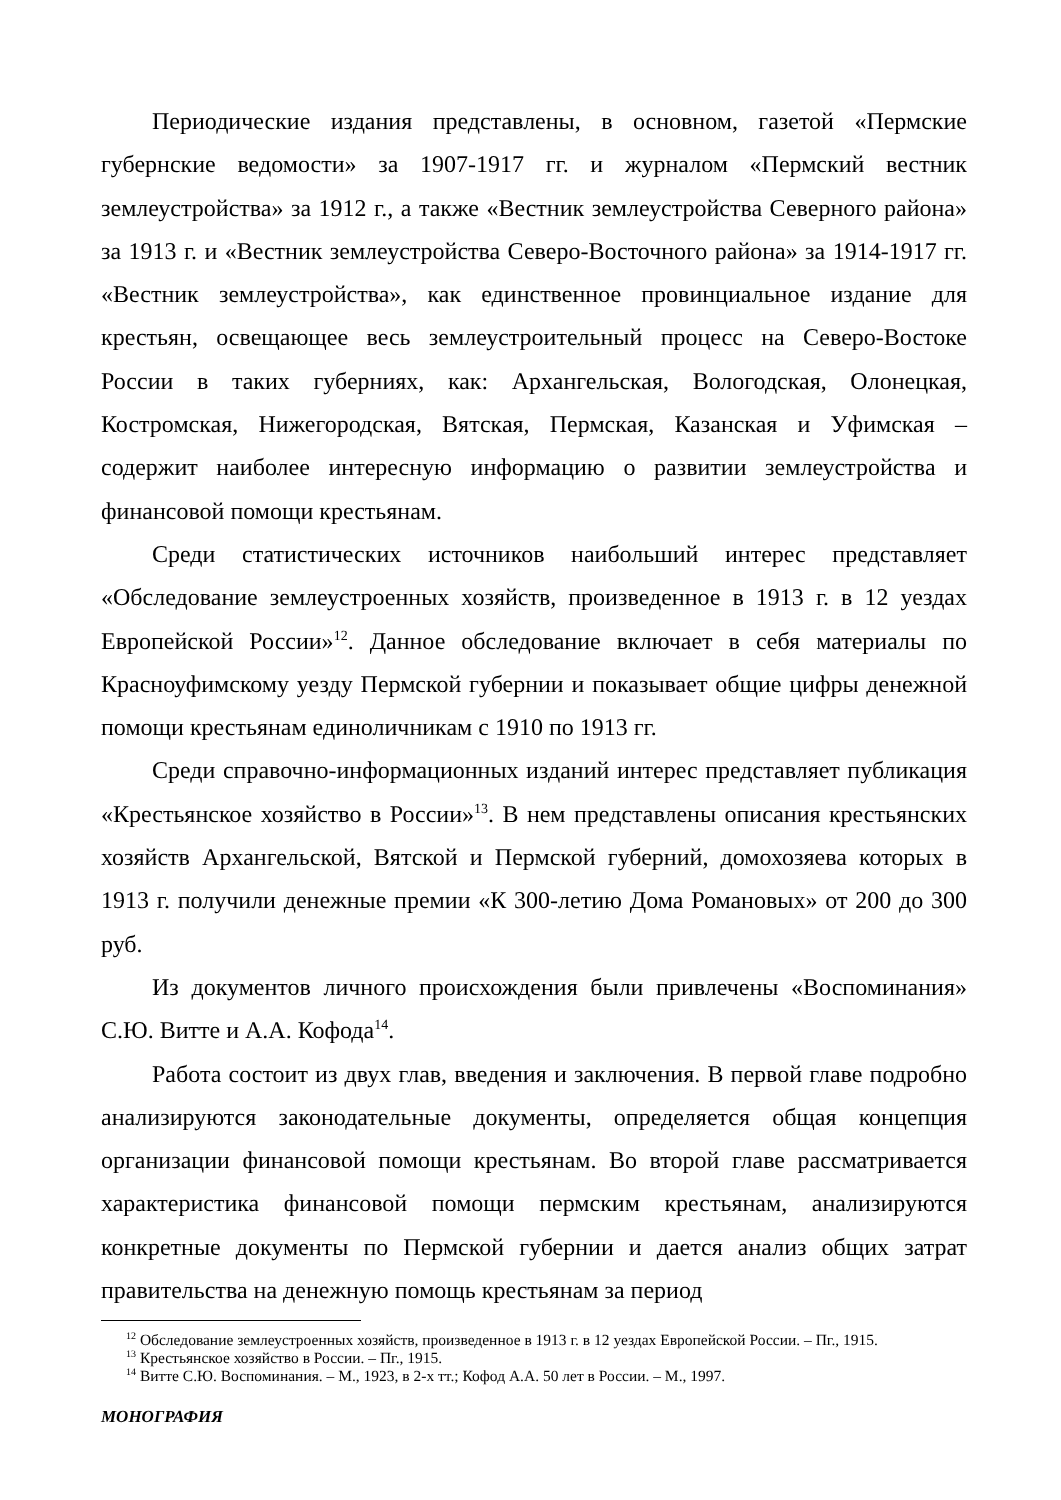Периодические издания представлены, в основном, газетой «Пермские губернские ведомости» за 1907-1917 гг. и журналом «Пермский вестник землеустройства» за 1912 г., а также «Вестник землеустройства Северного района» за 1913 г. и «Вестник землеустройства Северо-Восточного района» за 1914-1917 гг. «Вестник землеустройства», как единственное провинциальное издание для крестьян, освещающее весь землеустроительный процесс на Северо-Востоке России в таких губерниях, как: Архангельская, Вологодская, Олонецкая, Костромская, Нижегородская, Вятская, Пермская, Казанская и Уфимская – содержит наиболее интересную информацию о развитии землеустройства и финансовой помощи крестьянам.
Среди статистических источников наибольший интерес представляет «Обследование землеустроенных хозяйств, произведенное в 1913 г. в 12 уездах Европейской России»<sup>12</sup>. Данное обследование включает в себя материалы по Красноуфимскому уезду Пермской губернии и показывает общие цифры денежной помощи крестьянам единоличникам с 1910 по 1913 гг.
Среди справочно-информационных изданий интерес представляет публикация «Крестьянское хозяйство в России»<sup>13</sup>. В нем представлены описания крестьянских хозяйств Архангельской, Вятской и Пермской губерний, домохозяева которых в 1913 г. получили денежные премии «К 300-летию Дома Романовых» от 200 до 300 руб.
Из документов личного происхождения были привлечены «Воспоминания» С.Ю. Витте и А.А. Кофода<sup>14</sup>.
Работа состоит из двух глав, введения и заключения. В первой главе подробно анализируются законодательные документы, определяется общая концепция организации финансовой помощи крестьянам. Во второй главе рассматривается характеристика финансовой помощи пермским крестьянам, анализируются конкретные документы по Пермской губернии и дается анализ общих затрат правительства на денежную помощь крестьянам за период
<sup>12</sup> Обследование землеустроенных хозяйств, произведенное в 1913 г. в 12 уездах Европейской России. – Пг., 1915.
<sup>13</sup> Крестьянское хозяйство в России. – Пг., 1915.
<sup>14</sup> Витте С.Ю. Воспоминания. – М., 1923, в 2-х тт.; Кофод А.А. 50 лет в России. – М., 1997.
МОНОГРАФИЯ